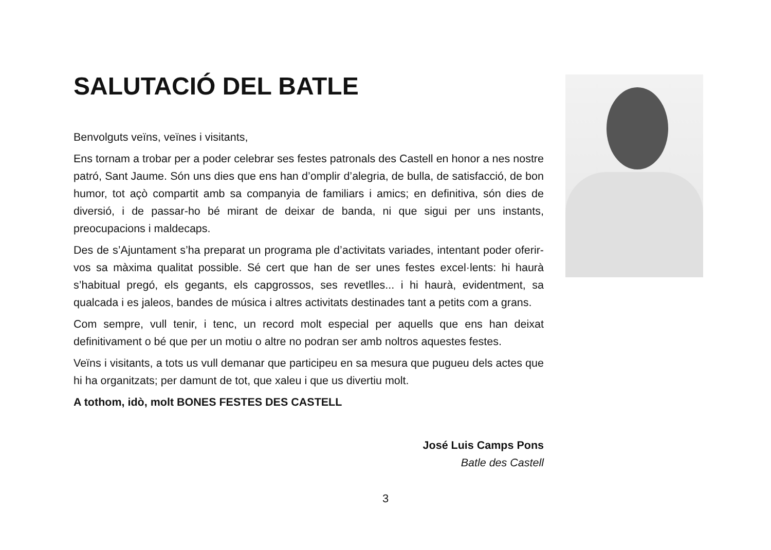SALUTACIÓ DEL BATLE
Benvolguts veïns, veïnes i visitants,
Ens tornam a trobar per a poder celebrar ses festes patronals des Castell en honor a nes nostre patró, Sant Jaume. Són uns dies que ens han d’omplir d’alegria, de bulla, de satisfacció, de bon humor, tot açò compartit amb sa companyia de familiars i amics; en definitiva, són dies de diversió, i de passar-ho bé mirant de deixar de banda, ni que sigui per uns instants, preocupacions i maldecaps.
Des de s’Ajuntament s’ha preparat un programa ple d’activitats variades, intentant poder oferir-vos sa màxima qualitat possible. Sé cert que han de ser unes festes excel·lents: hi haurà s’habitual pregó, els gegants, els capgrossos, ses revetlles... i hi haurà, evidentment, sa qualcada i es jaleos, bandes de música i altres activitats destinades tant a petits com a grans.
Com sempre, vull tenir, i tenc, un record molt especial per aquells que ens han deixat definitivament o bé que per un motiu o altre no podran ser amb noltros aquestes festes.
Veïns i visitants, a tots us vull demanar que participeu en sa mesura que pugueu dels actes que hi ha organitzats; per damunt de tot, que xaleu i que us divertiu molt.
A tothom, idò, molt BONES FESTES DES CASTELL
José Luis Camps Pons
Batle des Castell
3